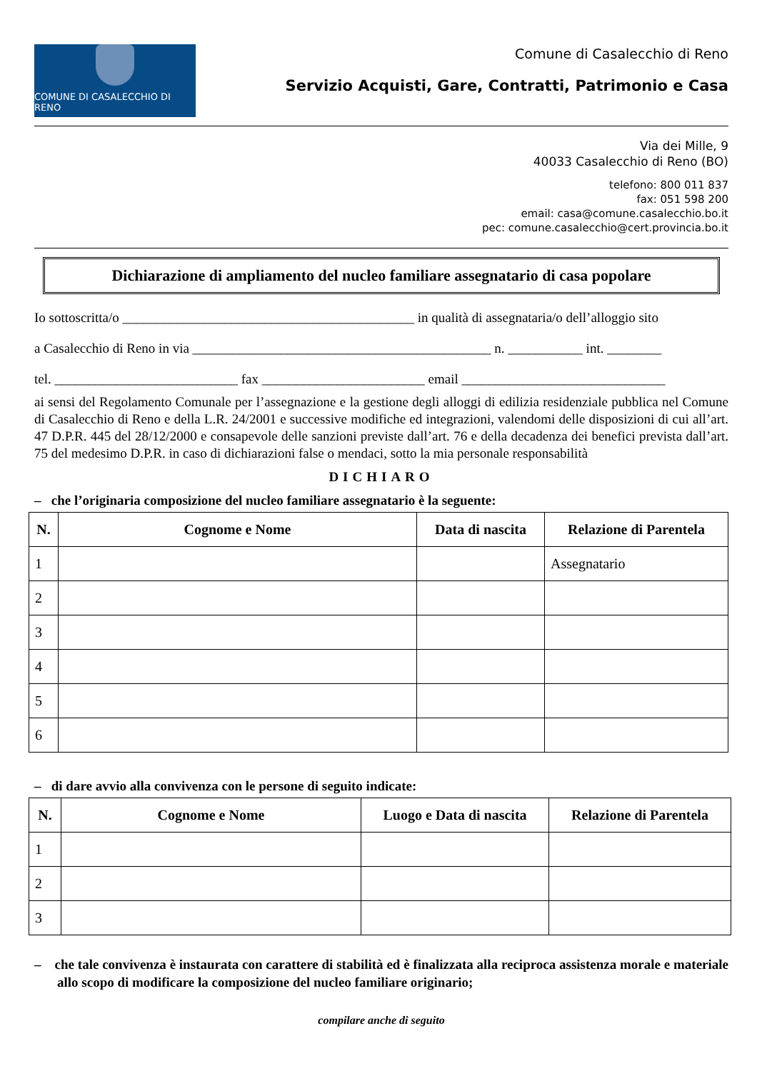COMUNE DI CASALECCHIO DI RENO
Comune di Casalecchio di Reno
Servizio Acquisti, Gare, Contratti, Patrimonio e Casa
Via dei Mille, 9
40033 Casalecchio di Reno (BO)
telefono: 800 011 837
fax: 051 598 200
email: casa@comune.casalecchio.bo.it
pec: comune.casalecchio@cert.provincia.bo.it
Dichiarazione di ampliamento del nucleo familiare assegnatario di casa popolare
Io sottoscritta/o ___________________________________________ in qualità di assegnataria/o dell’alloggio sito
a Casalecchio di Reno in via ____________________________________________ n. ___________ int. ________
tel. ___________________________ fax ________________________ email ______________________________
ai sensi del Regolamento Comunale per l’assegnazione e la gestione degli alloggi di edilizia residenziale pubblica nel Comune di Casalecchio di Reno e della L.R. 24/2001 e successive modifiche ed integrazioni, valendomi delle disposizioni di cui all’art. 47 D.P.R. 445 del 28/12/2000 e consapevole delle sanzioni previste dall’art. 76 e della decadenza dei benefici prevista dall’art. 75 del medesimo D.P.R. in caso di dichiarazioni false o mendaci, sotto la mia personale responsabilità
DICHIARO
– che l’originaria composizione del nucleo familiare assegnatario è la seguente:
| N. | Cognome e Nome | Data di nascita | Relazione di Parentela |
| --- | --- | --- | --- |
| 1 | | | Assegnatario |
| 2 | | | |
| 3 | | | |
| 4 | | | |
| 5 | | | |
| 6 | | | |
– di dare avvio alla convivenza con le persone di seguito indicate:
| N. | Cognome e Nome | Luogo e Data di nascita | Relazione di Parentela |
| --- | --- | --- | --- |
| 1 | | | |
| 2 | | | |
| 3 | | | |
– che tale convivenza è instaurata con carattere di stabilità ed è finalizzata alla reciproca assistenza morale e materiale allo scopo di modificare la composizione del nucleo familiare originario;
compilare anche di seguito